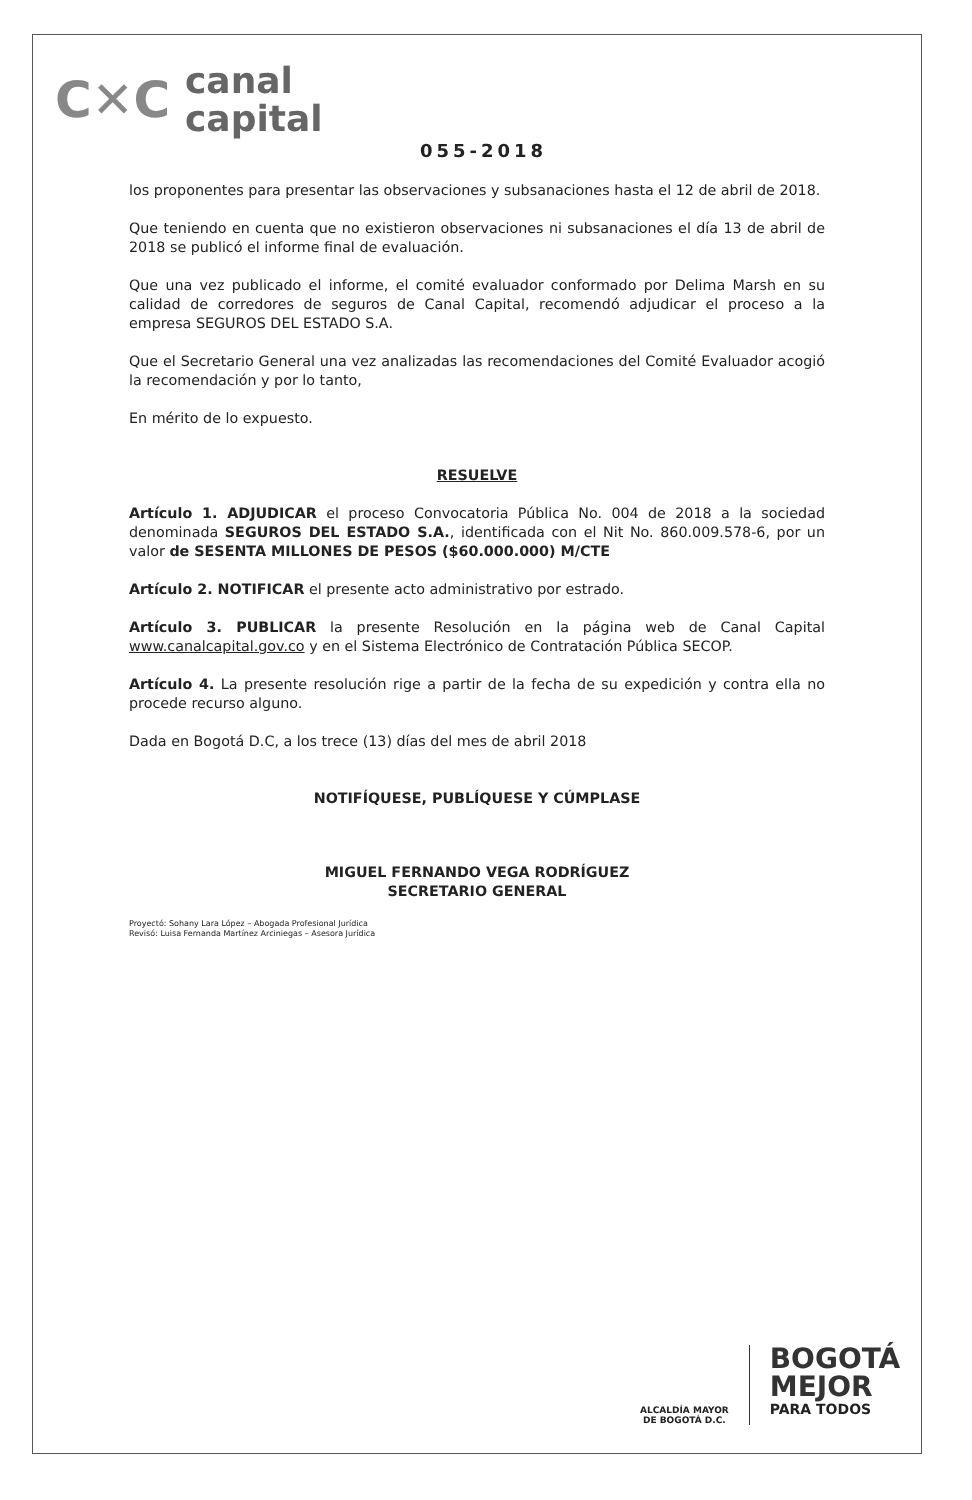C✕C
canal
capital
055-2018
los proponentes para presentar las observaciones y subsanaciones hasta el 12 de abril de 2018.
Que teniendo en cuenta que no existieron observaciones ni subsanaciones el día 13 de abril de 2018 se publicó el informe final de evaluación.
Que una vez publicado el informe, el comité evaluador conformado por Delima Marsh en su calidad de corredores de seguros de Canal Capital, recomendó adjudicar el proceso a la empresa SEGUROS DEL ESTADO S.A.
Que el Secretario General una vez analizadas las recomendaciones del Comité Evaluador acogió la recomendación y por lo tanto,
En mérito de lo expuesto.
RESUELVE
Artículo 1. ADJUDICAR el proceso Convocatoria Pública No. 004 de 2018 a la sociedad denominada SEGUROS DEL ESTADO S.A., identificada con el Nit No. 860.009.578-6, por un valor de SESENTA MILLONES DE PESOS ($60.000.000) M/CTE
Artículo 2. NOTIFICAR el presente acto administrativo por estrado.
Artículo 3. PUBLICAR la presente Resolución en la página web de Canal Capital www.canalcapital.gov.co y en el Sistema Electrónico de Contratación Pública SECOP.
Artículo 4. La presente resolución rige a partir de la fecha de su expedición y contra ella no procede recurso alguno.
Dada en Bogotá D.C, a los trece (13) días del mes de abril 2018
NOTIFÍQUESE, PUBLÍQUESE Y CÚMPLASE
MIGUEL FERNANDO VEGA RODRÍGUEZ
SECRETARIO GENERAL
Proyectó: Sohany Lara López – Abogada Profesional Jurídica
Revisó: Luisa Fernanda Martínez Arciniegas – Asesora Jurídica
ALCALDÍA MAYOR
DE BOGOTÁ D.C.
BOGOTÁ
MEJOR
PARA TODOS